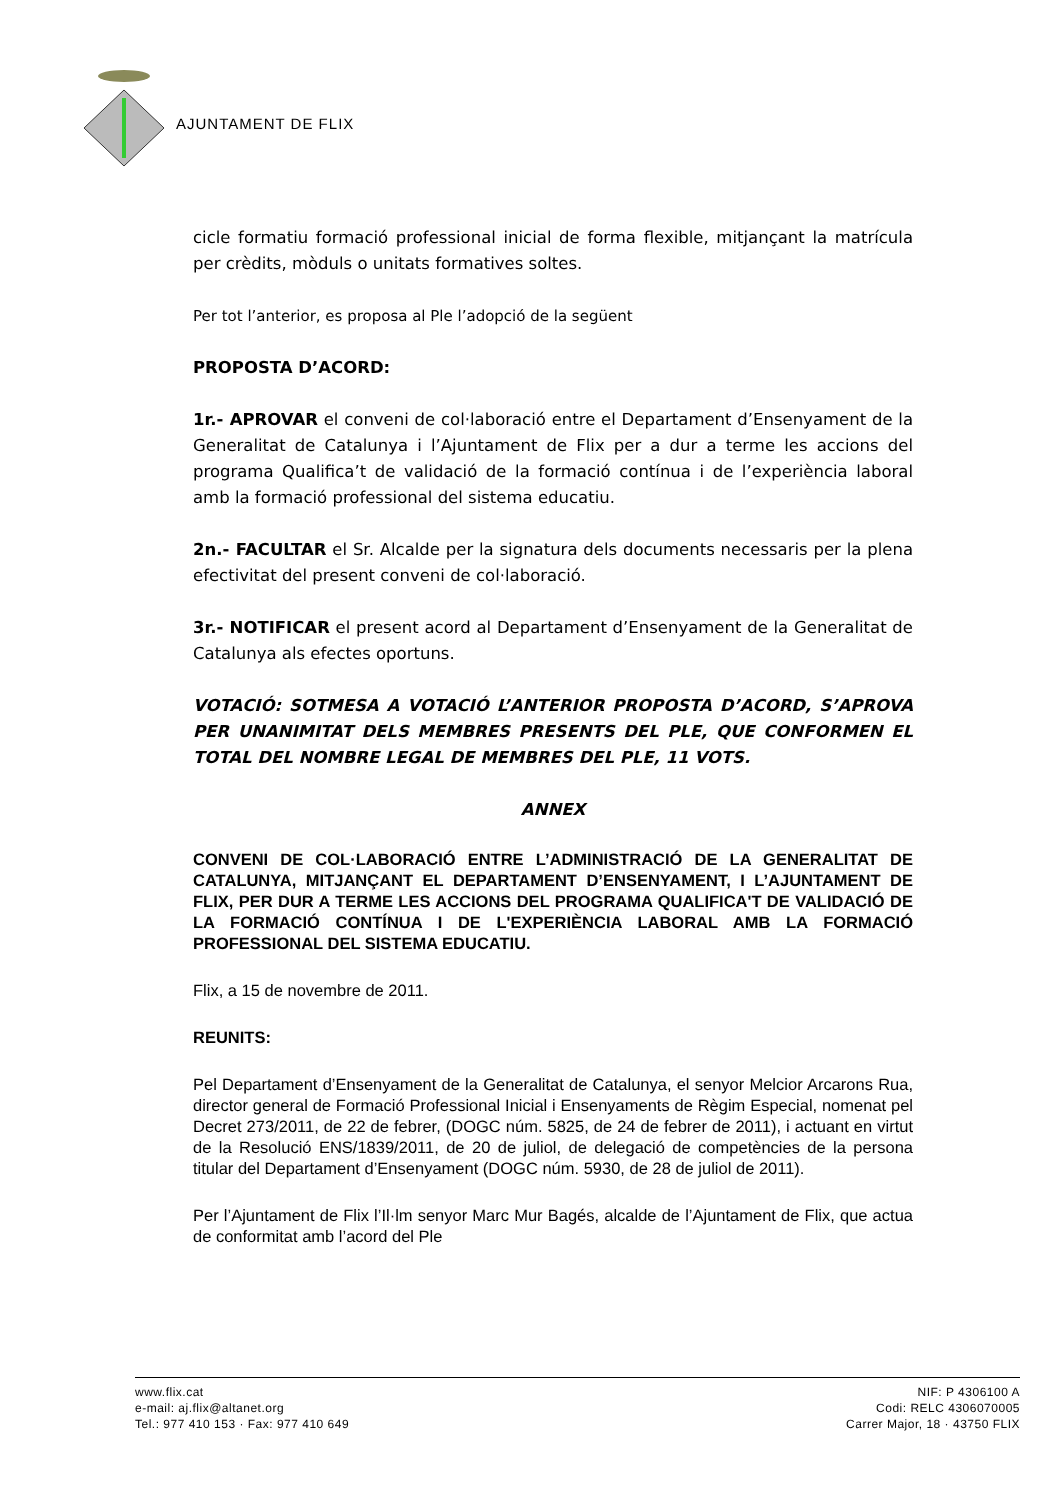AJUNTAMENT DE FLIX
cicle formatiu formació professional inicial de forma flexible, mitjançant la matrícula per crèdits, mòduls o unitats formatives soltes.
Per tot l’anterior, es proposa al Ple l’adopció de la següent
PROPOSTA D’ACORD:
1r.- APROVAR el conveni de col·laboració entre el Departament d’Ensenyament de la Generalitat de Catalunya i l’Ajuntament de Flix per a dur a terme les accions del programa Qualifica’t de validació de la formació contínua i de l’experiència laboral amb la formació professional del sistema educatiu.
2n.- FACULTAR el Sr. Alcalde per la signatura dels documents necessaris per la plena efectivitat del present conveni de col·laboració.
3r.- NOTIFICAR el present acord al Departament d’Ensenyament de la Generalitat de Catalunya als efectes oportuns.
VOTACIÓ: SOTMESA A VOTACIÓ L’ANTERIOR PROPOSTA D’ACORD, S’APROVA PER UNANIMITAT DELS MEMBRES PRESENTS DEL PLE, QUE CONFORMEN EL TOTAL DEL NOMBRE LEGAL DE MEMBRES DEL PLE, 11 VOTS.
ANNEX
CONVENI DE COL·LABORACIÓ ENTRE L’ADMINISTRACIÓ DE LA GENERALITAT DE CATALUNYA, MITJANÇANT EL DEPARTAMENT D’ENSENYAMENT, I L’AJUNTAMENT DE FLIX, PER DUR A TERME LES ACCIONS DEL PROGRAMA QUALIFICA'T DE VALIDACIÓ DE LA FORMACIÓ CONTÍNUA I DE L'EXPERIÈNCIA LABORAL AMB LA FORMACIÓ PROFESSIONAL DEL SISTEMA EDUCATIU.
Flix, a 15 de novembre de 2011.
REUNITS:
Pel Departament d’Ensenyament de la Generalitat de Catalunya, el senyor Melcior Arcarons Rua, director general de Formació Professional Inicial i Ensenyaments de Règim Especial, nomenat pel Decret 273/2011, de 22 de febrer, (DOGC núm. 5825, de 24 de febrer de 2011), i actuant en virtut de la Resolució ENS/1839/2011, de 20 de juliol, de delegació de competències de la persona titular del Departament d’Ensenyament (DOGC núm. 5930, de 28 de juliol de 2011).
Per l’Ajuntament de Flix l’Il·lm senyor Marc Mur Bagés, alcalde de l’Ajuntament de Flix, que actua de conformitat amb l’acord del Ple
www.flix.cat
e-mail: aj.flix@altanet.org
Tel.: 977 410 153 · Fax: 977 410 649
NIF: P 4306100 A
Codi: RELC 4306070005
Carrer Major, 18 · 43750 FLIX